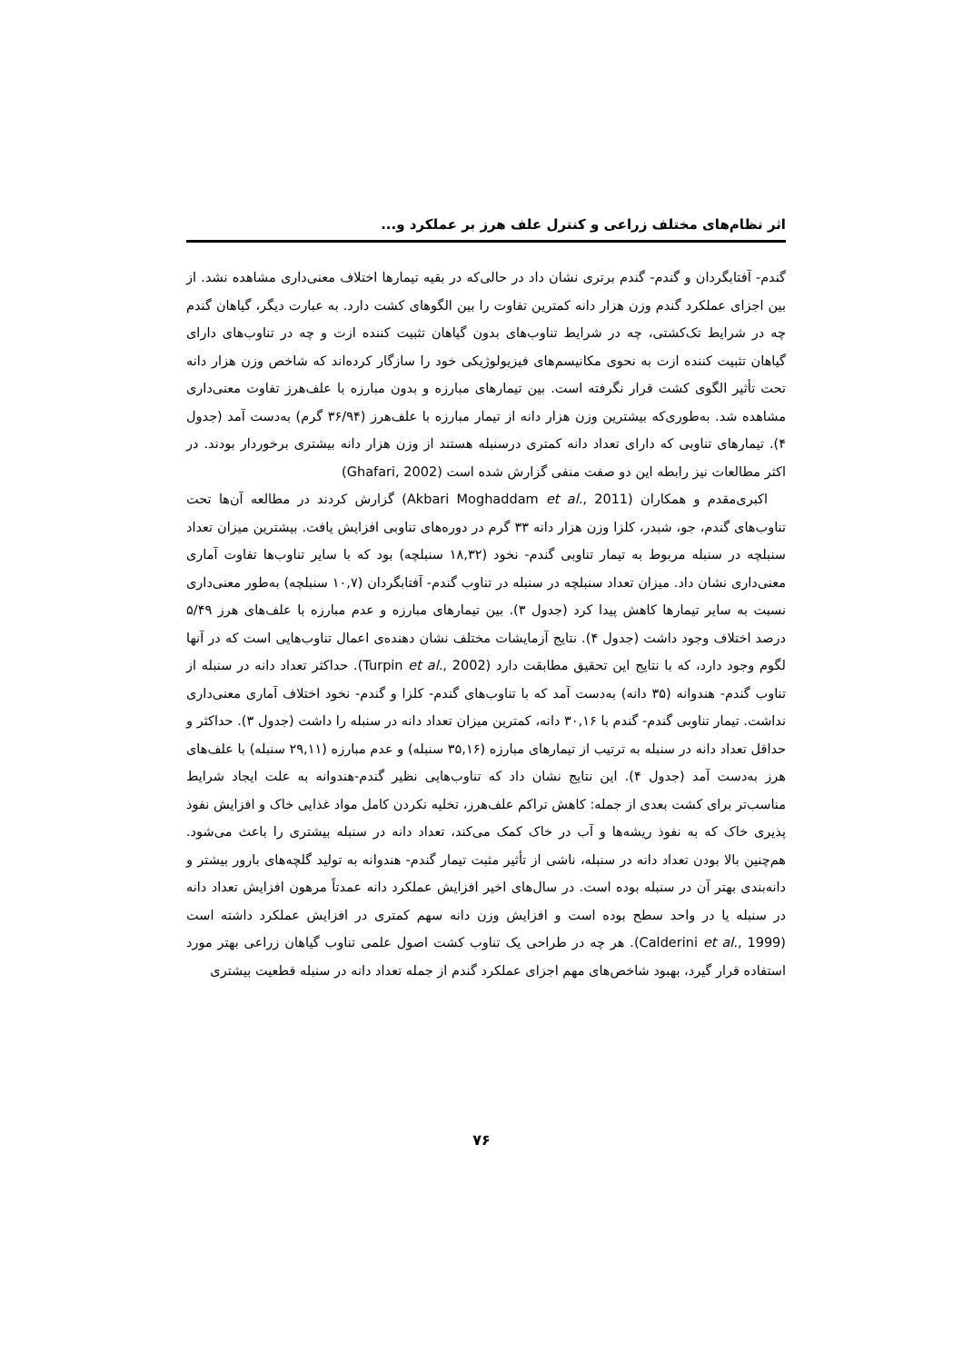اثر نظام‌های مختلف زراعی و کنترل علف هرز بر عملکرد و...
گندم- آفتابگردان و گندم- گندم برتری نشان داد در حالی‌که در بقیه تیمارها اختلاف معنی‌داری مشاهده نشد. از بین اجزای عملکرد گندم وزن هزار دانه کمترین تفاوت را بین الگوهای کشت دارد. به عبارت دیگر، گیاهان گندم چه در شرایط تک‌کشتی، چه در شرایط تناوب‌های بدون گیاهان تثبیت کننده ازت و چه در تناوب‌های دارای گیاهان تثبیت کننده ازت به نحوی مکانیسم‌های فیزیولوژیکی خود را سازگار کرده‌اند که شاخص وزن هزار دانه تحت تأثیر الگوی کشت قرار نگرفته است. بین تیمارهای مبارزه و بدون مبارزه با علف‌هرز تفاوت معنی‌داری مشاهده شد. به‌طوری‌که بیشترین وزن هزار دانه از تیمار مبارزه با علف‌هرز (۳۶/۹۴ گرم) به‌دست آمد (جدول ۴). تیمارهای تناوبی که دارای تعداد دانه کمتری درسنبله هستند از وزن هزار دانه بیشتری برخوردار بودند. در اکثر مطالعات نیز رابطه این دو صفت منفی گزارش شده است (Ghafari, 2002)
اکبری‌مقدم و همکاران (Akbari Moghaddam et al., 2011) گزارش کردند در مطالعه آن‌ها تحت تناوب‌های گندم، جو، شبدر، کلزا وزن هزار دانه ۳۳ گرم در دوره‌های تناوبی افزایش یافت. بیشترین میزان تعداد سنبلچه در سنبله مربوط به تیمار تناوبی گندم- نخود (۱۸,۳۲ سنبلچه) بود که با سایر تناوب‌ها تفاوت آماری معنی‌داری نشان داد. میزان تعداد سنبلچه در سنبله در تناوب گندم- آفتابگردان (۱۰,۷ سنبلچه) به‌طور معنی‌داری نسبت به سایر تیمارها کاهش پیدا کرد (جدول ۳). بین تیمارهای مبارزه و عدم مبارزه با علف‌های هرز ۵/۴۹ درصد اختلاف وجود داشت (جدول ۴). نتایج آزمایشات مختلف نشان دهنده‌ی اعمال تناوب‌هایی است که در آنها لگوم وجود دارد، که با نتایج این تحقیق مطابقت دارد (Turpin et al., 2002). حداکثر تعداد دانه در سنبله از تناوب گندم- هندوانه (۳۵ دانه) به‌دست آمد که با تناوب‌های گندم- کلزا و گندم- نخود اختلاف آماری معنی‌داری نداشت. تیمار تناوبی گندم- گندم با ۳۰,۱۶ دانه، کمترین میزان تعداد دانه در سنبله را داشت (جدول ۳). حداکثر و حداقل تعداد دانه در سنبله به ترتیب از تیمارهای مبارزه (۳۵,۱۶ سنبله) و عدم مبارزه (۲۹,۱۱ سنبله) با علف‌های هرز به‌دست آمد (جدول ۴). این نتایج نشان داد که تناوب‌هایی نظیر گندم-هندوانه به علت ایجاد شرایط مناسب‌تر برای کشت بعدی از جمله: کاهش تراکم علف‌هرز، تخلیه نکردن کامل مواد غذایی خاک و افزایش نفوذ پذیری خاک که به نفوذ ریشه‌ها و آب در خاک کمک می‌کند، تعداد دانه در سنبله بیشتری را باعث می‌شود. هم‌چنین بالا بودن تعداد دانه در سنبله، ناشی از تأثیر مثبت تیمار گندم- هندوانه به تولید گلچه‌های بارور بیشتر و دانه‌بندی بهتر آن در سنبله بوده است. در سال‌های اخیر افزایش عملکرد دانه عمدتاً مرهون افزایش تعداد دانه در سنبله یا در واحد سطح بوده است و افزایش وزن دانه سهم کمتری در افزایش عملکرد داشته است (Calderini et al., 1999). هر چه در طراحی یک تناوب کشت اصول علمی تناوب گیاهان زراعی بهتر مورد استفاده قرار گیرد، بهبود شاخص‌های مهم اجزای عملکرد گندم از جمله تعداد دانه در سنبله قطعیت بیشتری
۷۶